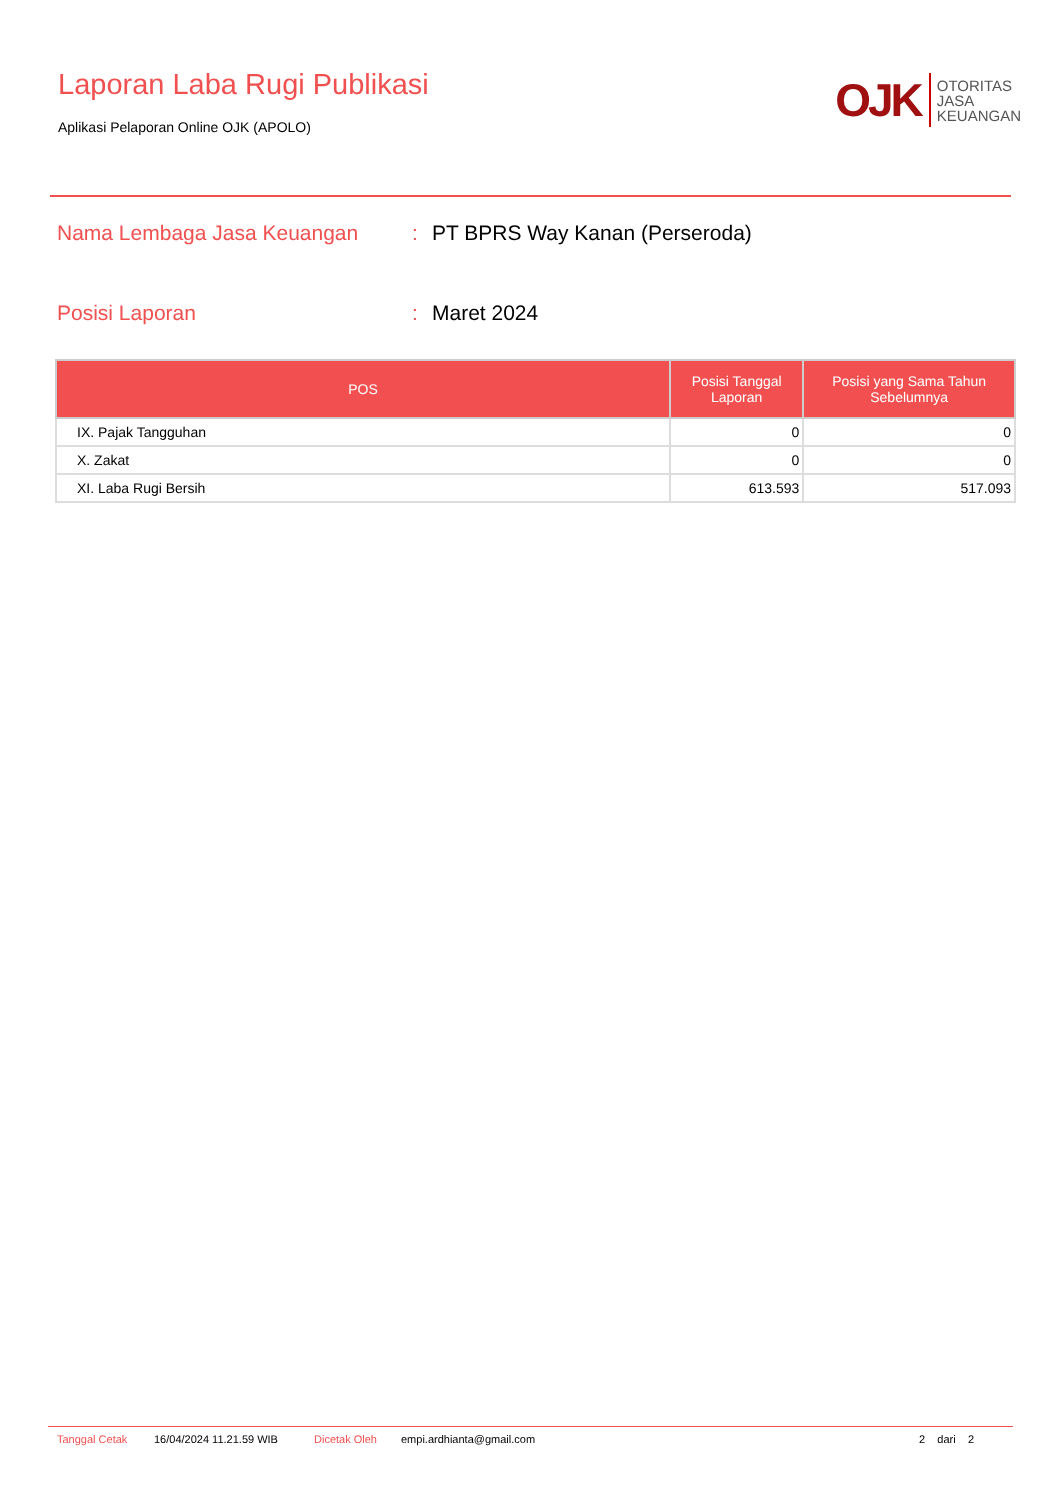Laporan Laba Rugi Publikasi
Aplikasi Pelaporan Online OJK (APOLO)
OJK OTORITAS
JASA
KEUANGAN
Nama Lembaga Jasa Keuangan: PT BPRS Way Kanan (Perseroda)
Posisi Laporan: Maret 2024
| POS | Posisi Tanggal Laporan | Posisi yang Sama Tahun Sebelumnya |
| --- | --- | --- |
| IX. Pajak Tangguhan | 0 | 0 |
| X. Zakat | 0 | 0 |
| XI. Laba Rugi Bersih | 613.593 | 517.093 |
Tanggal Cetak 16/04/2024 11.21.59 WIB Dicetak Oleh empi.ardhianta@gmail.com 2 dari 2